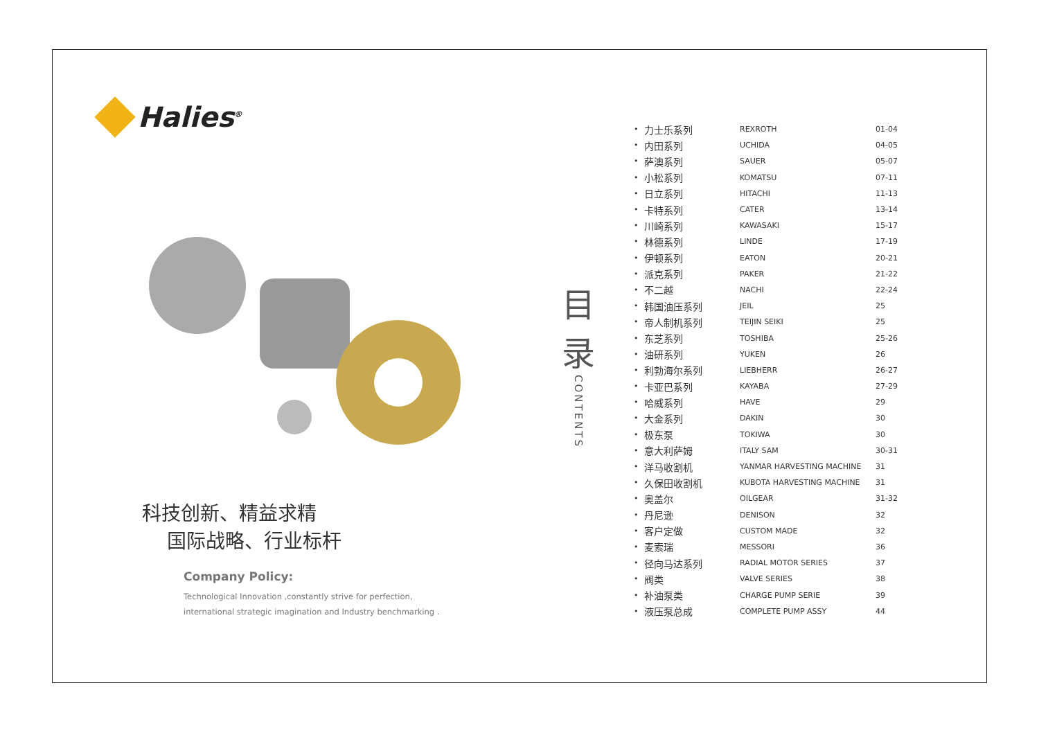Halies<sup>®</sup>
科技创新、精益求精
国际战略、行业标杆
Company Policy:
Technological Innovation ,constantly strive for perfection,
international strategic imagination and Industry benchmarking .
目
录
CONTENTS
| • | 力士乐系列 | REXROTH | 01-04 |
| • | 内田系列 | UCHIDA | 04-05 |
| • | 萨澳系列 | SAUER | 05-07 |
| • | 小松系列 | KOMATSU | 07-11 |
| • | 日立系列 | HITACHI | 11-13 |
| • | 卡特系列 | CATER | 13-14 |
| • | 川崎系列 | KAWASAKI | 15-17 |
| • | 林德系列 | LINDE | 17-19 |
| • | 伊顿系列 | EATON | 20-21 |
| • | 派克系列 | PAKER | 21-22 |
| • | 不二越 | NACHI | 22-24 |
| • | 韩国油压系列 | JEIL | 25 |
| • | 帝人制机系列 | TEIJIN SEIKI | 25 |
| • | 东芝系列 | TOSHIBA | 25-26 |
| • | 油研系列 | YUKEN | 26 |
| • | 利勃海尔系列 | LIEBHERR | 26-27 |
| • | 卡亚巴系列 | KAYABA | 27-29 |
| • | 哈威系列 | HAVE | 29 |
| • | 大金系列 | DAKIN | 30 |
| • | 极东泵 | TOKIWA | 30 |
| • | 意大利萨姆 | ITALY SAM | 30-31 |
| • | 洋马收割机 | YANMAR HARVESTING MACHINE | 31 |
| • | 久保田收割机 | KUBOTA HARVESTING MACHINE | 31 |
| • | 奥盖尔 | OILGEAR | 31-32 |
| • | 丹尼逊 | DENISON | 32 |
| • | 客户定做 | CUSTOM MADE | 32 |
| • | 麦索瑞 | MESSORI | 36 |
| • | 径向马达系列 | RADIAL MOTOR SERIES | 37 |
| • | 阀类 | VALVE SERIES | 38 |
| • | 补油泵类 | CHARGE PUMP SERIE | 39 |
| • | 液压泵总成 | COMPLETE PUMP ASSY | 44 |